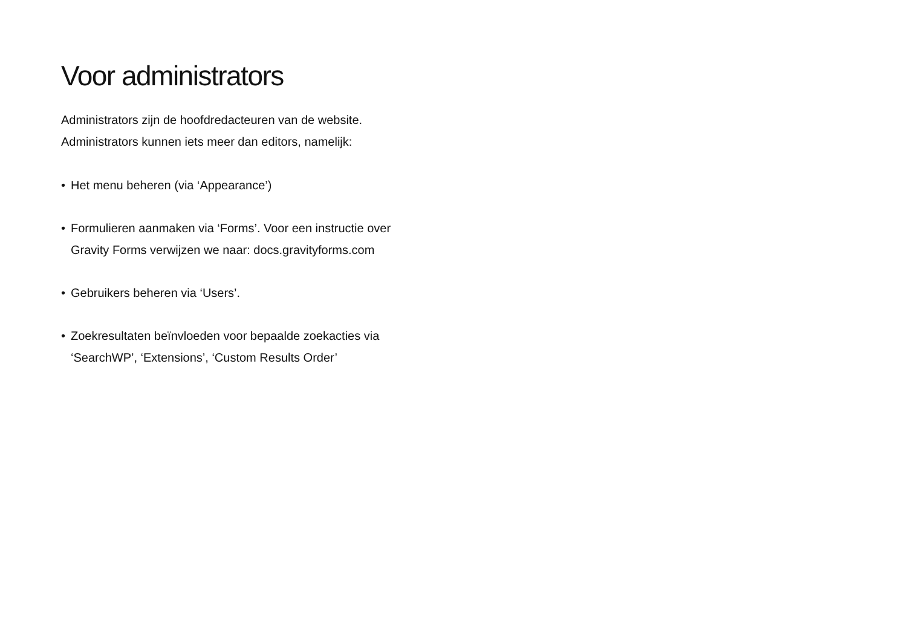Voor administrators
Administrators zijn de hoofdredacteuren van de website. Administrators kunnen iets meer dan editors, namelijk:
• Het menu beheren (via ‘Appearance’)
• Formulieren aanmaken via ‘Forms’. Voor een instructie over Gravity Forms verwijzen we naar: docs.gravityforms.com
• Gebruikers beheren via ‘Users’.
• Zoekresultaten beïnvloeden voor bepaalde zoekacties via ‘SearchWP’, ‘Extensions’, ‘Custom Results Order’